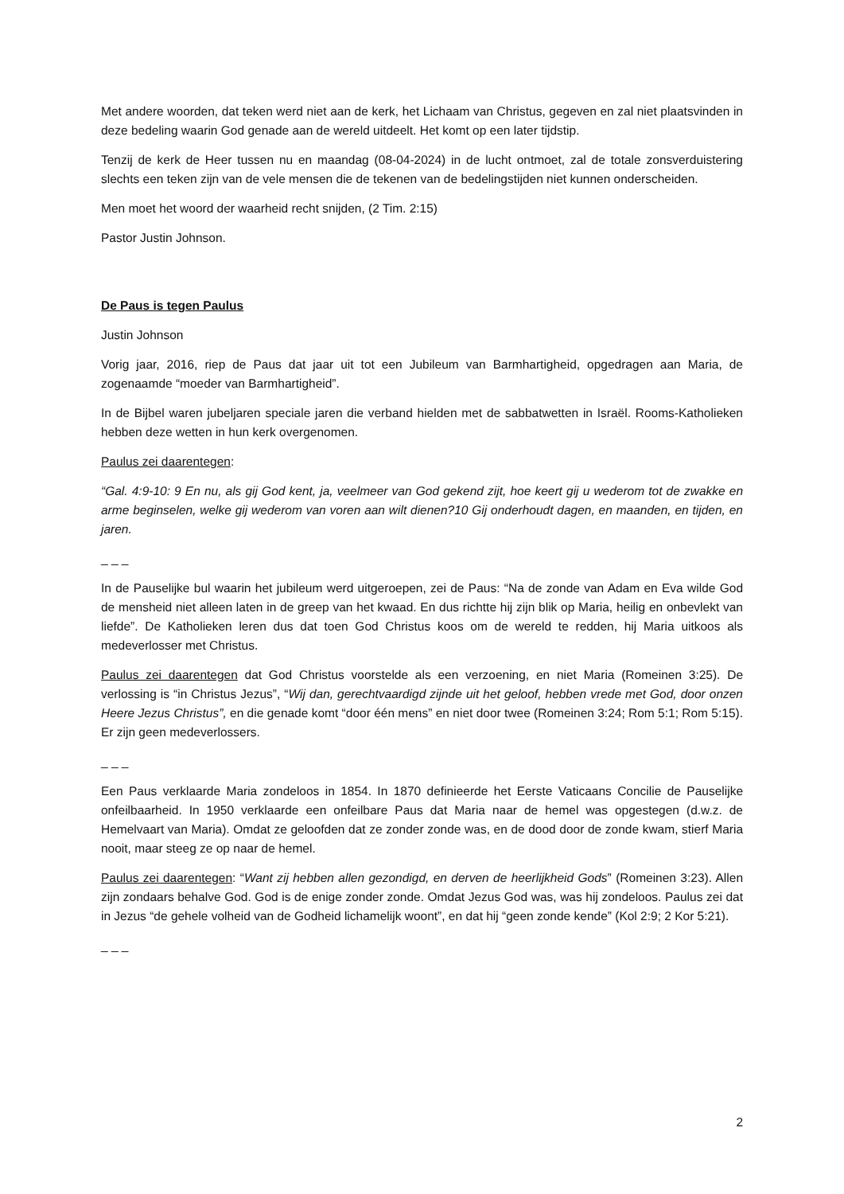Met andere woorden, dat teken werd niet aan de kerk, het Lichaam van Christus, gegeven en zal niet plaatsvinden in deze bedeling waarin God genade aan de wereld uitdeelt. Het komt op een later tijdstip.
Tenzij de kerk de Heer tussen nu en maandag (08-04-2024) in de lucht ontmoet, zal de totale zonsverduistering slechts een teken zijn van de vele mensen die de tekenen van de bedelingstijden niet kunnen onderscheiden.
Men moet het woord der waarheid recht snijden, (2 Tim. 2:15)
Pastor Justin Johnson.
De Paus is tegen Paulus
Justin Johnson
Vorig jaar, 2016, riep de Paus dat jaar uit tot een Jubileum van Barmhartigheid, opgedragen aan Maria, de zogenaamde “moeder van Barmhartigheid”.
In de Bijbel waren jubeljaren speciale jaren die verband hielden met de sabbatwetten in Israël. Rooms-Katholieken hebben deze wetten in hun kerk overgenomen.
Paulus zei daarentegen:
“Gal. 4:9-10: 9 En nu, als gij God kent, ja, veelmeer van God gekend zijt, hoe keert gij u wederom tot de zwakke en arme beginselen, welke gij wederom van voren aan wilt dienen?10 Gij onderhoudt dagen, en maanden, en tijden, en jaren.
_ _ _
In de Pauselijke bul waarin het jubileum werd uitgeroepen, zei de Paus: “Na de zonde van Adam en Eva wilde God de mensheid niet alleen laten in de greep van het kwaad. En dus richtte hij zijn blik op Maria, heilig en onbevlekt van liefde”. De Katholieken leren dus dat toen God Christus koos om de wereld te redden, hij Maria uitkoos als medeverlosser met Christus.
Paulus zei daarentegen dat God Christus voorstelde als een verzoening, en niet Maria (Romeinen 3:25). De verlossing is “in Christus Jezus”, “Wij dan, gerechtvaardigd zijnde uit het geloof, hebben vrede met God, door onzen Heere Jezus Christus”, en die genade komt “door één mens” en niet door twee (Romeinen 3:24; Rom 5:1; Rom 5:15). Er zijn geen medeverlossers.
_ _ _
Een Paus verklaarde Maria zondeloos in 1854. In 1870 definieerde het Eerste Vaticaans Concilie de Pauselijke onfeilbaarheid. In 1950 verklaarde een onfeilbare Paus dat Maria naar de hemel was opgestegen (d.w.z. de Hemelvaart van Maria). Omdat ze geloofden dat ze zonder zonde was, en de dood door de zonde kwam, stierf Maria nooit, maar steeg ze op naar de hemel.
Paulus zei daarentegen: “Want zij hebben allen gezondigd, en derven de heerlijkheid Gods” (Romeinen 3:23). Allen zijn zondaars behalve God. God is de enige zonder zonde. Omdat Jezus God was, was hij zondeloos. Paulus zei dat in Jezus “de gehele volheid van de Godheid lichamelijk woont”, en dat hij “geen zonde kende” (Kol 2:9; 2 Kor 5:21).
_ _ _
2